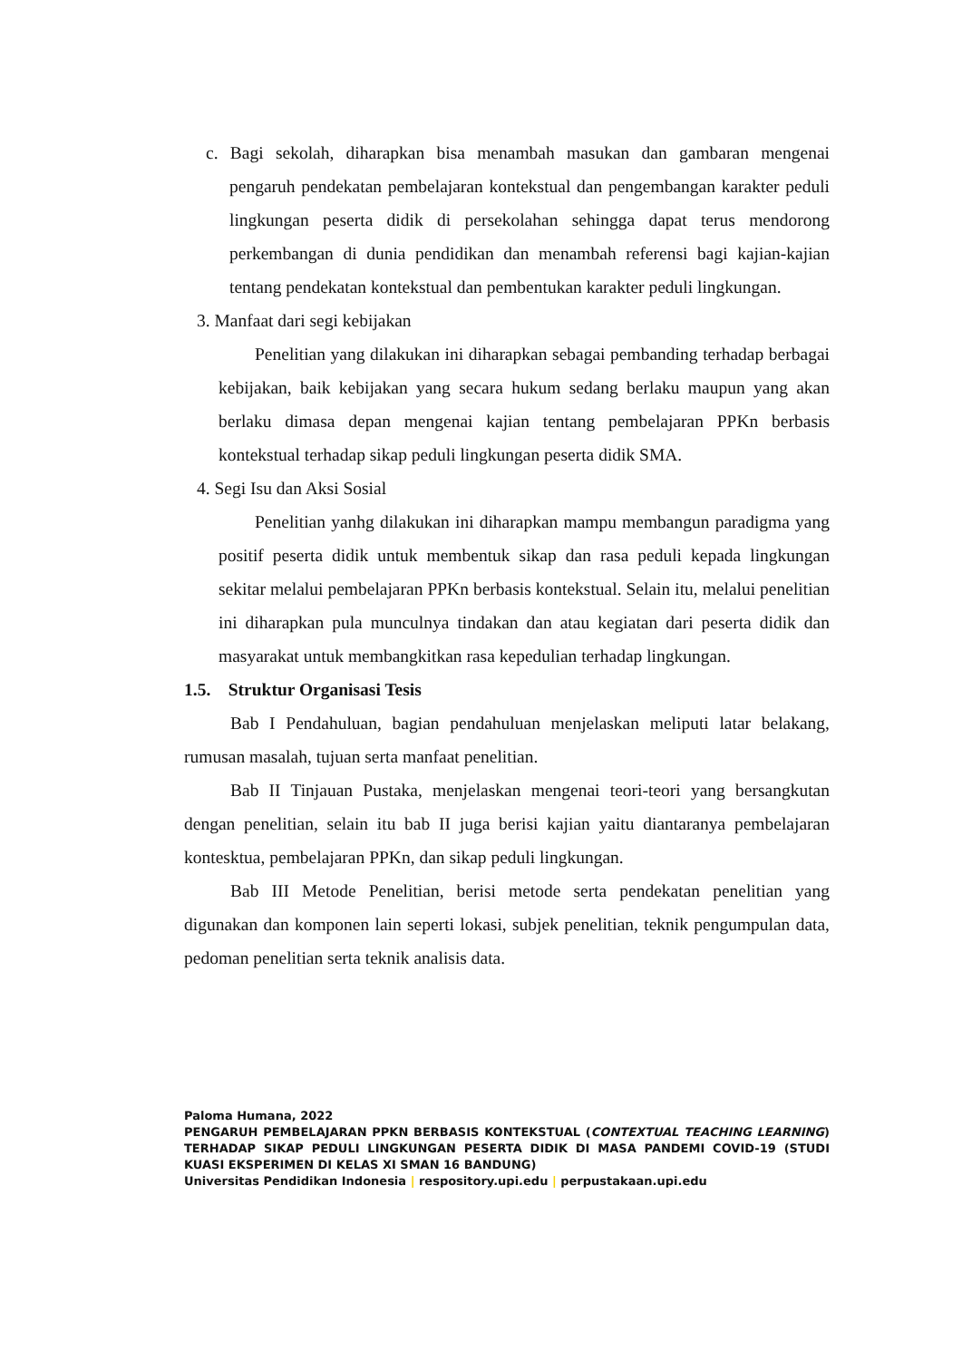c. Bagi sekolah, diharapkan bisa menambah masukan dan gambaran mengenai pengaruh pendekatan pembelajaran kontekstual dan pengembangan karakter peduli lingkungan peserta didik di persekolahan sehingga dapat terus mendorong perkembangan di dunia pendidikan dan menambah referensi bagi kajian-kajian tentang pendekatan kontekstual dan pembentukan karakter peduli lingkungan.
3. Manfaat dari segi kebijakan
Penelitian yang dilakukan ini diharapkan sebagai pembanding terhadap berbagai kebijakan, baik kebijakan yang secara hukum sedang berlaku maupun yang akan berlaku dimasa depan mengenai kajian tentang pembelajaran PPKn berbasis kontekstual terhadap sikap peduli lingkungan peserta didik SMA.
4. Segi Isu dan Aksi Sosial
Penelitian yanhg dilakukan ini diharapkan mampu membangun paradigma yang positif peserta didik untuk membentuk sikap dan rasa peduli kepada lingkungan sekitar melalui pembelajaran PPKn berbasis kontekstual. Selain itu, melalui penelitian ini diharapkan pula munculnya tindakan dan atau kegiatan dari peserta didik dan masyarakat untuk membangkitkan rasa kepedulian terhadap lingkungan.
1.5. Struktur Organisasi Tesis
Bab I Pendahuluan, bagian pendahuluan menjelaskan meliputi latar belakang, rumusan masalah, tujuan serta manfaat penelitian.
Bab II Tinjauan Pustaka, menjelaskan mengenai teori-teori yang bersangkutan dengan penelitian, selain itu bab II juga berisi kajian yaitu diantaranya pembelajaran kontesktua, pembelajaran PPKn, dan sikap peduli lingkungan.
Bab III Metode Penelitian, berisi metode serta pendekatan penelitian yang digunakan dan komponen lain seperti lokasi, subjek penelitian, teknik pengumpulan data, pedoman penelitian serta teknik analisis data.
Paloma Humana, 2022
PENGARUH PEMBELAJARAN PPKN BERBASIS KONTEKSTUAL (CONTEXTUAL TEACHING LEARNING) TERHADAP SIKAP PEDULI LINGKUNGAN PESERTA DIDIK DI MASA PANDEMI COVID-19 (STUDI KUASI EKSPERIMEN DI KELAS XI SMAN 16 BANDUNG)
Universitas Pendidikan Indonesia | respository.upi.edu | perpustakaan.upi.edu